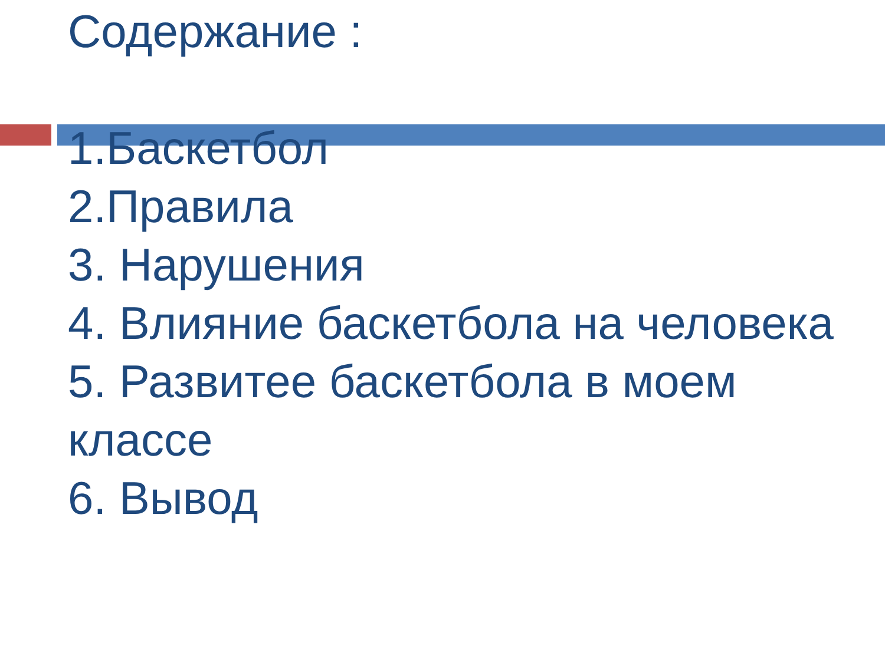Содержание :
1.Баскетбол
2.Правила
3. Нарушения
4. Влияние баскетбола на человека
5. Развитее баскетбола в моем классе
6. Вывод